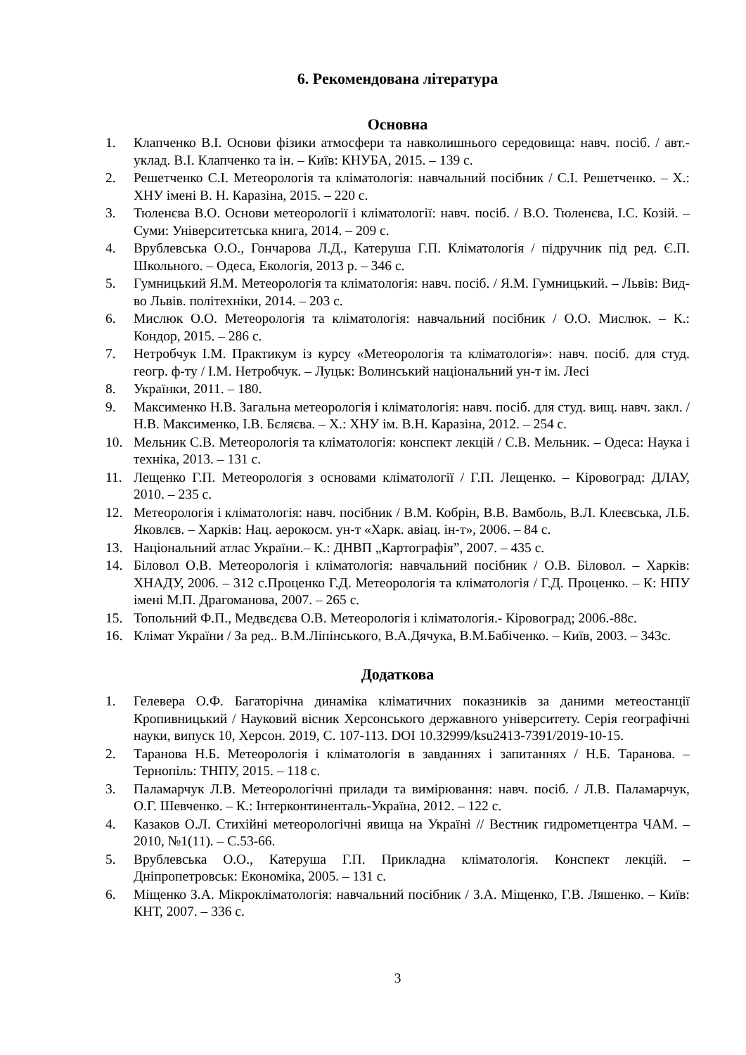6. Рекомендована література
Основна
1. Клапченко В.І. Основи фізики атмосфери та навколишнього середовища: навч. посіб. / авт.-уклад. В.І. Клапченко та ін. – Київ: КНУБА, 2015. – 139 с.
2. Решетченко С.І. Метеорологія та кліматологія: навчальний посібник / С.І. Решетченко. – Х.: ХНУ імені В. Н. Каразіна, 2015. – 220 с.
3. Тюленєва В.О. Основи метеорології і кліматології: навч. посіб. / В.О. Тюленєва, І.С. Козій. – Суми: Університетська книга, 2014. – 209 с.
4. Врублевська О.О., Гончарова Л.Д., Катеруша Г.П. Кліматологія / підручник під ред. Є.П. Школьного. – Одеса, Екологія, 2013 р. – 346 с.
5. Гумницький Я.М. Метеорологія та кліматологія: навч. посіб. / Я.М. Гумницький. – Львів: Вид-во Львів. політехніки, 2014. – 203 с.
6. Мислюк О.О. Метеорологія та кліматологія: навчальний посібник / О.О. Мислюк. – К.: Кондор, 2015. – 286 с.
7. Нетробчук І.М. Практикум із курсу «Метеорологія та кліматологія»: навч. посіб. для студ. геогр. ф-ту / І.М. Нетробчук. – Луцьк: Волинський національний ун-т ім. Лесі
8. Українки, 2011. – 180.
9. Максименко Н.В. Загальна метеорологія і кліматологія: навч. посіб. для студ. вищ. навч. закл. / Н.В. Максименко, І.В. Бєляєва. – Х.: ХНУ ім. В.Н. Каразіна, 2012. – 254 с.
10. Мельник С.В. Метеорологія та кліматологія: конспект лекцій / С.В. Мельник. – Одеса: Наука і техніка, 2013. – 131 с.
11. Лещенко Г.П. Метеорологія з основами кліматології / Г.П. Лещенко. – Кіровоград: ДЛАУ, 2010. – 235 с.
12. Метеорологія і кліматологія: навч. посібник / В.М. Кобрін, В.В. Вамболь, В.Л. Клеєвська, Л.Б. Яковлєв. – Харків: Нац. аерокосм. ун-т «Харк. авіац. ін-т», 2006. – 84 с.
13. Національний атлас України.– К.: ДНВП „Картографія”, 2007. – 435 с.
14. Біловол О.В. Метеорологія і кліматологія: навчальний посібник / О.В. Біловол. – Харків: ХНАДУ, 2006. – 312 с.Проценко Г.Д. Метеорологія та кліматологія / Г.Д. Проценко. – К: НПУ імені М.П. Драгоманова, 2007. – 265 с.
15. Топольний Ф.П., Медвєдєва О.В. Метеорологія і кліматологія.- Кіровоград; 2006.-88с.
16. Клімат України / За ред.. В.М.Ліпінського, В.А.Дячука, В.М.Бабіченко. – Київ, 2003. – 343с.
Додаткова
1. Гелевера О.Ф. Багаторічна динаміка кліматичних показників за даними метеостанції Кропивницький / Науковий вісник Херсонського державного університету. Серія географічні науки, випуск 10, Херсон. 2019, С. 107-113. DOI 10.32999/ksu2413-7391/2019-10-15.
2. Таранова Н.Б. Метеорологія і кліматологія в завданнях і запитаннях / Н.Б. Таранова. – Тернопіль: ТНПУ, 2015. – 118 с.
3. Паламарчук Л.В. Метеорологічні прилади та вимірювання: навч. посіб. / Л.В. Паламарчук, О.Г. Шевченко. – К.: Інтерконтиненталь-Україна, 2012. – 122 с.
4. Казаков О.Л. Стихійні метеорологічні явища на Україні // Вестник гидрометцентра ЧАМ. – 2010, №1(11). – С.53-66.
5. Врублевська О.О., Катеруша Г.П. Прикладна кліматологія. Конспект лекцій. – Дніпропетровськ: Економіка, 2005. – 131 с.
6. Міщенко З.А. Мікрокліматологія: навчальний посібник / З.А. Міщенко, Г.В. Ляшенко. – Київ: КНТ, 2007. – 336 с.
3